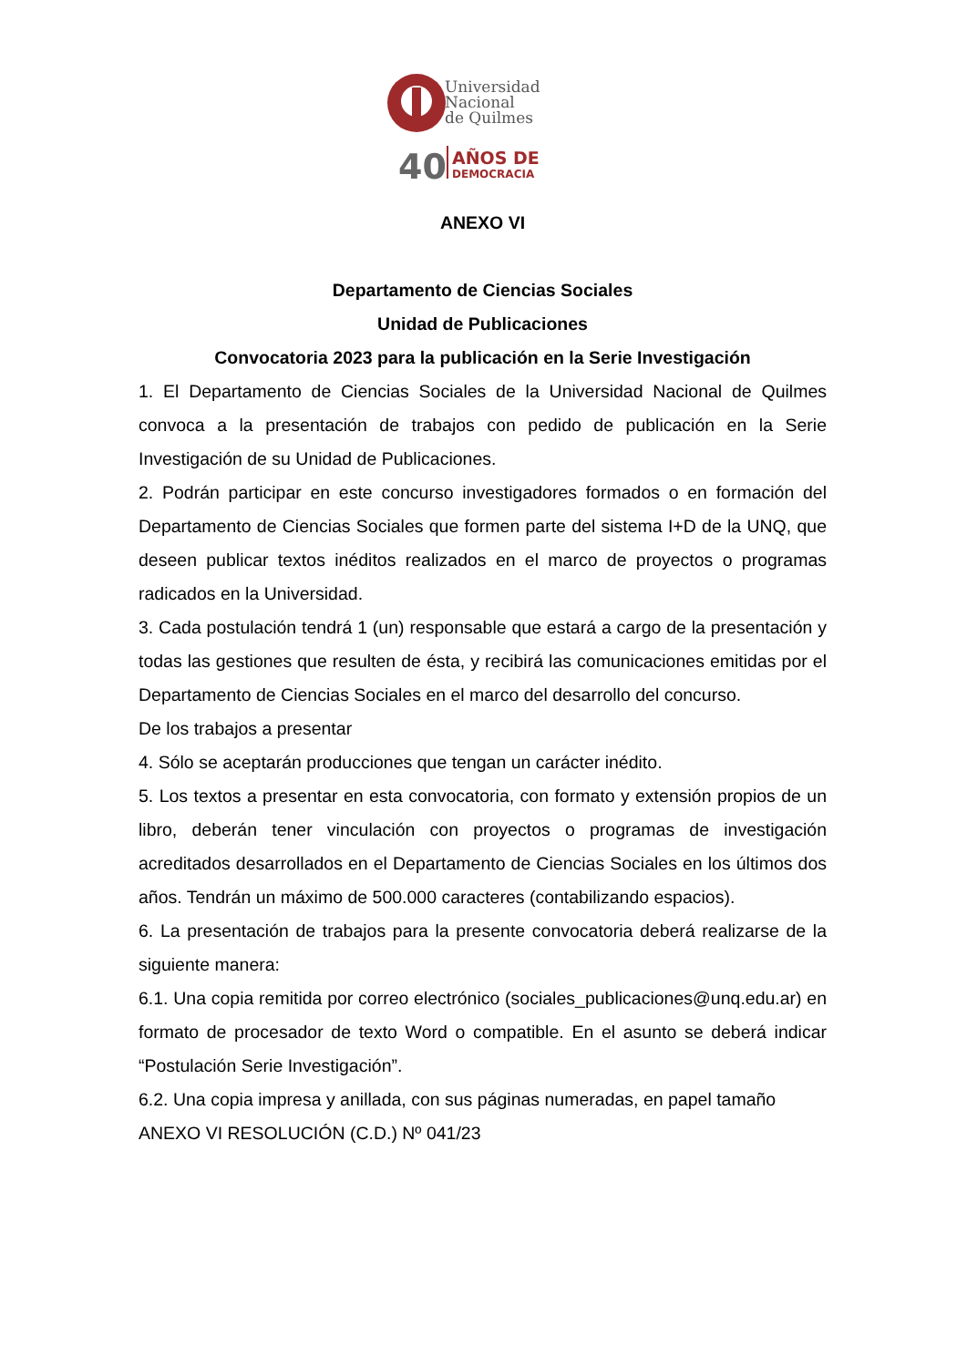Universidad
Nacional
de Quilmes
40
AÑOS DE
DEMOCRACIA
ANEXO VI
Departamento de Ciencias Sociales
Unidad de Publicaciones
Convocatoria 2023 para la publicación en la Serie Investigación
1. El Departamento de Ciencias Sociales de la Universidad Nacional de Quilmes convoca a la presentación de trabajos con pedido de publicación en la Serie Investigación de su Unidad de Publicaciones.
2. Podrán participar en este concurso investigadores formados o en formación del Departamento de Ciencias Sociales que formen parte del sistema I+D de la UNQ, que deseen publicar textos inéditos realizados en el marco de proyectos o programas radicados en la Universidad.
3. Cada postulación tendrá 1 (un) responsable que estará a cargo de la presentación y todas las gestiones que resulten de ésta, y recibirá las comunicaciones emitidas por el Departamento de Ciencias Sociales en el marco del desarrollo del concurso.
De los trabajos a presentar
4. Sólo se aceptarán producciones que tengan un carácter inédito.
5. Los textos a presentar en esta convocatoria, con formato y extensión propios de un libro, deberán tener vinculación con proyectos o programas de investigación acreditados desarrollados en el Departamento de Ciencias Sociales en los últimos dos años. Tendrán un máximo de 500.000 caracteres (contabilizando espacios).
6. La presentación de trabajos para la presente convocatoria deberá realizarse de la siguiente manera:
6.1. Una copia remitida por correo electrónico (sociales_publicaciones@unq.edu.ar) en formato de procesador de texto Word o compatible. En el asunto se deberá indicar “Postulación Serie Investigación”.
6.2. Una copia impresa y anillada, con sus páginas numeradas, en papel tamaño
ANEXO VI RESOLUCIÓN (C.D.) Nº 041/23